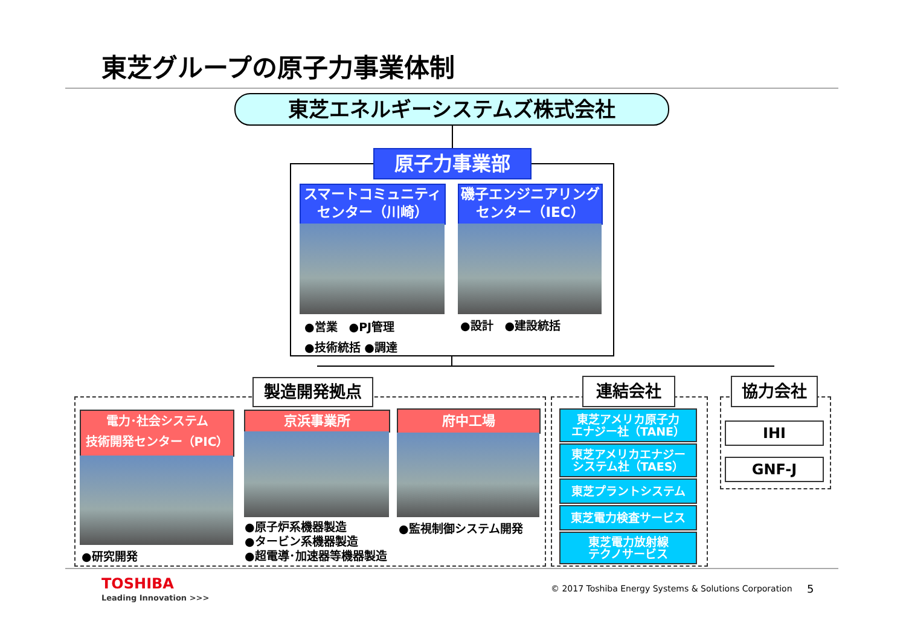東芝グループの原子力事業体制
東芝エネルギーシステムズ株式会社
原子力事業部
スマートコミュニティ
センター（川崎）
磯子エンジニアリング
センター（IEC）
●営業　●PJ管理
●技術統括 ●調達
●設計　●建設統括
製造開発拠点
電力･社会システム
技術開発センター（PIC）
●研究開発
京浜事業所
●原子炉系機器製造
●タービン系機器製造
●超電導･加速器等機器製造
府中工場
●監視制御システム開発
連結会社
東芝アメリカ原子力
エナジー社（TANE）
東芝アメリカエナジー
システム社（TAES）
東芝プラントシステム
東芝電力検査サービス
東芝電力放射線
テクノサービス
協力会社
IHI
GNF-J
TOSHIBA
Leading Innovation >>>
© 2017 Toshiba Energy Systems & Solutions Corporation
5